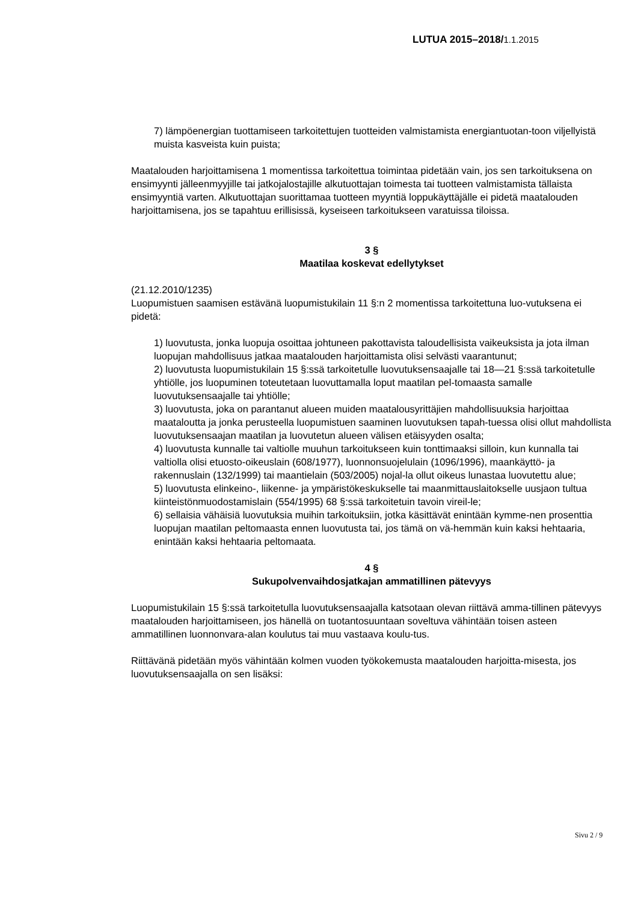LUTUA 2015–2018/1.1.2015
7) lämpöenergian tuottamiseen tarkoitettujen tuotteiden valmistamista energiantuotan-toon viljellyistä muista kasveista kuin puista;
Maatalouden harjoittamisena 1 momentissa tarkoitettua toimintaa pidetään vain, jos sen tarkoituksena on ensimyynti jälleenmyyjille tai jatkojalostajille alkutuottajan toimesta tai tuotteen valmistamista tällaista ensimyyntiä varten. Alkutuottajan suorittamaa tuotteen myyntiä loppukäyttäjälle ei pidetä maatalouden harjoittamisena, jos se tapahtuu erillisissä, kyseiseen tarkoitukseen varatuissa tiloissa.
3 §
Maatilaa koskevat edellytykset
(21.12.2010/1235)
Luopumistuen saamisen estävänä luopumistukilain 11 §:n 2 momentissa tarkoitettuna luo-vutuksena ei pidetä:
1) luovutusta, jonka luopuja osoittaa johtuneen pakottavista taloudellisista vaikeuksista ja jota ilman luopujan mahdollisuus jatkaa maatalouden harjoittamista olisi selvästi vaarantunut;
2) luovutusta luopumistukilain 15 §:ssä tarkoitetulle luovutuksensaajalle tai 18—21 §:ssä tarkoitetulle yhtiölle, jos luopuminen toteutetaan luovuttamalla loput maatilan pel-tomaasta samalle luovutuksensaajalle tai yhtiölle;
3) luovutusta, joka on parantanut alueen muiden maatalousyrittäjien mahdollisuuksia harjoittaa maataloutta ja jonka perusteella luopumistuen saaminen luovutuksen tapah-tuessa olisi ollut mahdollista luovutuksensaajan maatilan ja luovutetun alueen välisen etäisyyden osalta;
4) luovutusta kunnalle tai valtiolle muuhun tarkoitukseen kuin tonttimaaksi silloin, kun kunnalla tai valtiolla olisi etuosto-oikeuslain (608/1977), luonnonsuojelulain (1096/1996), maankäyttö- ja rakennuslain (132/1999) tai maantielain (503/2005) nojal-la ollut oikeus lunastaa luovutettu alue;
5) luovutusta elinkeino-, liikenne- ja ympäristökeskukselle tai maanmittauslaitokselle uusjaon tultua kiinteistönmuodostamislain (554/1995) 68 §:ssä tarkoitetuin tavoin vireil-le;
6) sellaisia vähäisiä luovutuksia muihin tarkoituksiin, jotka käsittävät enintään kymme-nen prosenttia luopujan maatilan peltomaasta ennen luovutusta tai, jos tämä on vä-hemmän kuin kaksi hehtaaria, enintään kaksi hehtaaria peltomaata.
4 §
Sukupolvenvaihdosjatkajan ammatillinen pätevyys
Luopumistukilain 15 §:ssä tarkoitetulla luovutuksensaajalla katsotaan olevan riittävä amma-tillinen pätevyys maatalouden harjoittamiseen, jos hänellä on tuotantosuuntaan soveltuva vähintään toisen asteen ammatillinen luonnonvara-alan koulutus tai muu vastaava koulu-tus.
Riittävänä pidetään myös vähintään kolmen vuoden työkokemusta maatalouden harjoitta-misesta, jos luovutuksensaajalla on sen lisäksi:
Sivu 2 / 9